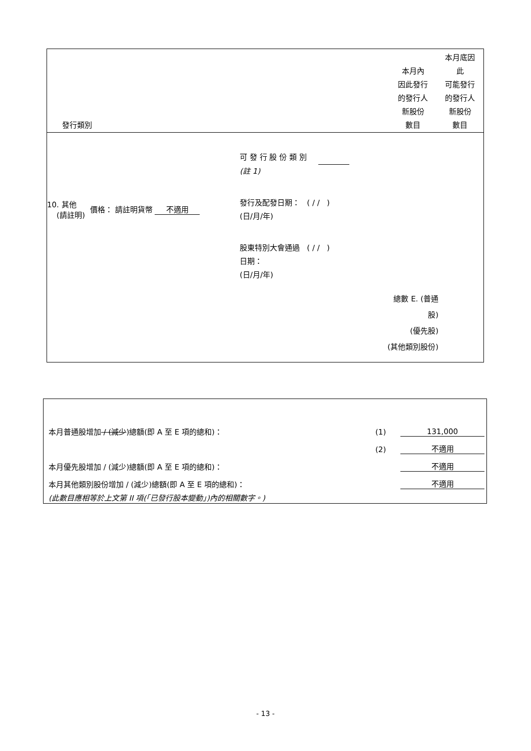發行類別 本月內
因此發行
的發行人
新股份
數目
本月底因
此
可能發行
的發行人
新股份
數目
10. 其他
(請註明) 價格： 請註明貨幣 不適用
可 發 行 股 份 類 別
(註 1)
發行及配發日期： ( / / )
(日/月/年)
股東特別大會通過 ( / / )
日期：
(日/月/年)
總數 E. (普通股)
(優先股)
(其他類別股份)
本月普通股增加 / (減少)總額(即 A 至 E 項的總和)： (1) 131,000
(2) 不適用
本月優先股增加 / (減少)總額(即 A 至 E 項的總和)： 不適用
本月其他類別股份增加 / (減少)總額(即 A 至 E 項的總和)： 不適用
(此數目應相等於上文第 II 項(「已發行股本變動」)內的相關數字。)
- 13 -